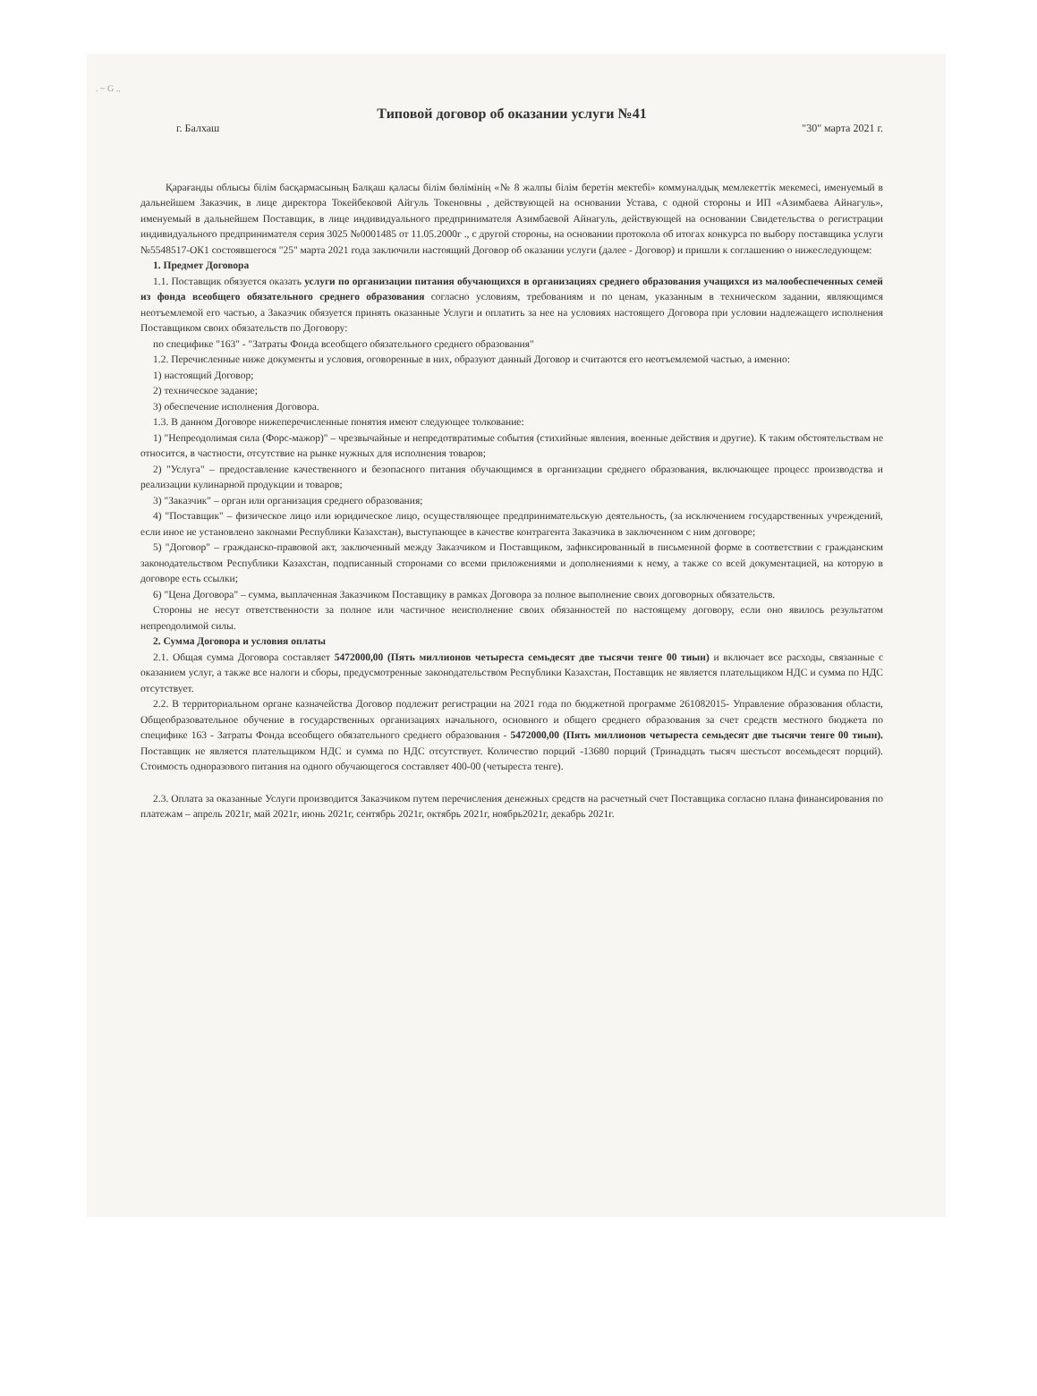. ~ G ..
Типовой договор об оказании услуги №41
г. Балхаш "30" марта 2021 г.
Қарағанды облысы білім басқармасының Балқаш қаласы білім бөлімінің «№ 8 жалпы білім беретін мектебі» коммуналдық мемлекеттік мекемесі, именуемый в дальнейшем Заказчик, в лице директора Токейбековой Айгуль Токеновны , действующей на основании Устава, с одной стороны и ИП «Азимбаева Айнагуль», именуемый в дальнейшем Поставщик, в лице индивидуального предпринимателя Азимбаевой Айнагуль, действующей на основании Свидетельства о регистрации индивидуального предпринимателя серия 3025 №0001485 от 11.05.2000г ., с другой стороны, на основании протокола об итогах конкурса по выбору поставщика услуги №5548517-ОК1 состоявшегося "25" марта 2021 года заключили настоящий Договор об оказании услуги (далее - Договор) и пришли к соглашению о нижеследующем:
1. Предмет Договора
1.1. Поставщик обязуется оказать услуги по организации питания обучающихся в организациях среднего образования учащихся из малообеспеченных семей из фонда всеобщего обязательного среднего образования согласно условиям, требованиям и по ценам, указанным в техническом задании, являющимся неотъемлемой его частью, а Заказчик обязуется принять оказанные Услуги и оплатить за нее на условиях настоящего Договора при условии надлежащего исполнения Поставщиком своих обязательств по Договору:
по специфике "163" - "Затраты Фонда всеобщего обязательного среднего образования"
1.2. Перечисленные ниже документы и условия, оговоренные в них, образуют данный Договор и считаются его неотъемлемой частью, а именно:
1) настоящий Договор;
2) техническое задание;
3) обеспечение исполнения Договора.
1.3. В данном Договоре нижеперечисленные понятия имеют следующее толкование:
1) "Непреодолимая сила (Форс-мажор)" – чрезвычайные и непредотвратимые события (стихийные явления, военные действия и другие). К таким обстоятельствам не относится, в частности, отсутствие на рынке нужных для исполнения товаров;
2) "Услуга" – предоставление качественного и безопасного питания обучающимся в организации среднего образования, включающее процесс производства и реализации кулинарной продукции и товаров;
3) "Заказчик" – орган или организация среднего образования;
4) "Поставщик" – физическое лицо или юридическое лицо, осуществляющее предпринимательскую деятельность, (за исключением государственных учреждений, если иное не установлено законами Республики Казахстан), выступающее в качестве контрагента Заказчика в заключенном с ним договоре;
5) "Договор" – гражданско-правовой акт, заключенный между Заказчиком и Поставщиком, зафиксированный в письменной форме в соответствии с гражданским законодательством Республики Казахстан, подписанный сторонами со всеми приложениями и дополнениями к нему, а также со всей документацией, на которую в договоре есть ссылки;
6) "Цена Договора" – сумма, выплаченная Заказчиком Поставщику в рамках Договора за полное выполнение своих договорных обязательств.
Стороны не несут ответственности за полное или частичное неисполнение своих обязанностей по настоящему договору, если оно явилось результатом непреодолимой силы.
2. Сумма Договора и условия оплаты
2.1. Общая сумма Договора составляет 5472000,00 (Пять миллионов четыреста семьдесят две тысячи тенге 00 тиын) и включает все расходы, связанные с оказанием услуг, а также все налоги и сборы, предусмотренные законодательством Республики Казахстан, Поставщик не является плательщиком НДС и сумма по НДС отсутствует.
2.2. В территориальном органе казначейства Договор подлежит регистрации на 2021 года по бюджетной программе 261082015- Управление образования области, Общеобразовательное обучение в государственных организациях начального, основного и общего среднего образования за счет средств местного бюджета по специфике 163 - Затраты Фонда всеобщего обязательного среднего образования - 5472000,00 (Пять миллионов четыреста семьдесят две тысячи тенге 00 тиын). Поставщик не является плательщиком НДС и сумма по НДС отсутствует. Количество порций -13680 порций (Тринадцать тысяч шестьсот восемьдесят порций). Стоимость одноразового питания на одного обучающегося составляет 400-00 (четыреста тенге).
2.3. Оплата за оказанные Услуги производится Заказчиком путем перечисления денежных средств на расчетный счет Поставщика согласно плана финансирования по платежам – апрель 2021г, май 2021г, июнь 2021г, сентябрь 2021г, октябрь 2021г, ноябрь2021г, декабрь 2021г.